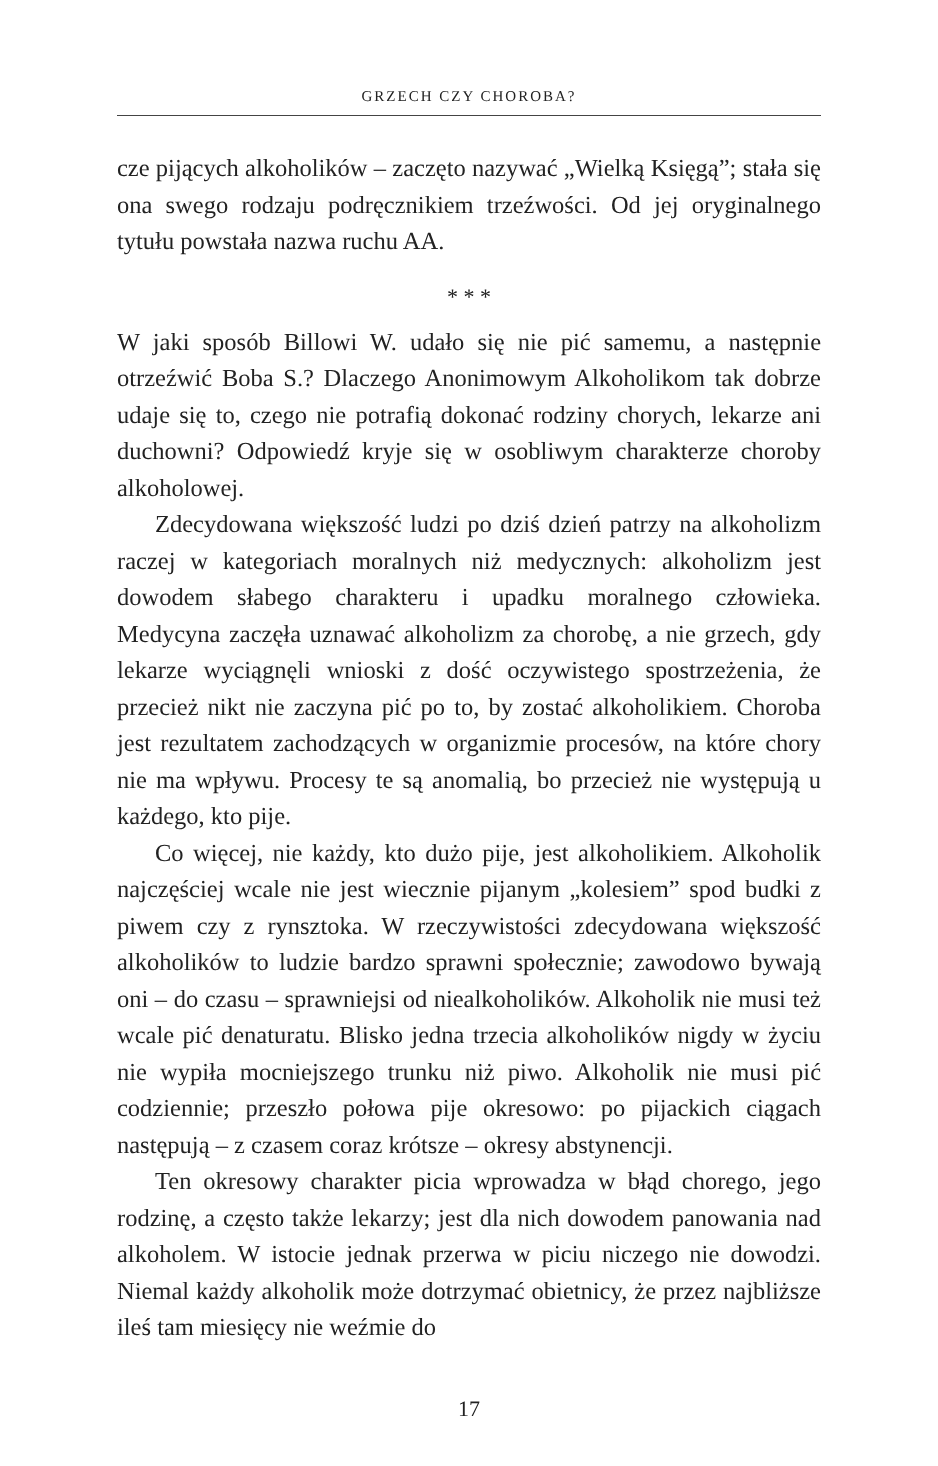GRZECH CZY CHOROBA?
cze pijących alkoholików – zaczęto nazywać „Wielką Księgą”; stała się ona swego rodzaju podręcznikiem trzeźwości. Od jej oryginalnego tytułu powstała nazwa ruchu AA.
* * *
W jaki sposób Billowi W. udało się nie pić samemu, a następnie otrzeźwić Boba S.? Dlaczego Anonimowym Alkoholikom tak dobrze udaje się to, czego nie potrafią dokonać rodziny chorych, lekarze ani duchowni? Odpowiedź kryje się w osobliwym charakterze choroby alkoholowej.
Zdecydowana większość ludzi po dziś dzień patrzy na alkoholizm raczej w kategoriach moralnych niż medycznych: alkoholizm jest dowodem słabego charakteru i upadku moralnego człowieka. Medycyna zaczęła uznawać alkoholizm za chorobę, a nie grzech, gdy lekarze wyciągnęli wnioski z dość oczywistego spostrzeżenia, że przecież nikt nie zaczyna pić po to, by zostać alkoholikiem. Choroba jest rezultatem zachodzących w organizmie procesów, na które chory nie ma wpływu. Procesy te są anomalią, bo przecież nie występują u każdego, kto pije.
Co więcej, nie każdy, kto dużo pije, jest alkoholikiem. Alkoholik najczęściej wcale nie jest wiecznie pijanym „kolesiem” spod budki z piwem czy z rynsztoka. W rzeczywistości zdecydowana większość alkoholików to ludzie bardzo sprawni społecznie; zawodowo bywają oni – do czasu – sprawniejsi od niealkoholików. Alkoholik nie musi też wcale pić denaturatu. Blisko jedna trzecia alkoholików nigdy w życiu nie wypiła mocniejszego trunku niż piwo. Alkoholik nie musi pić codziennie; przeszło połowa pije okresowo: po pijackich ciągach następują – z czasem coraz krótsze – okresy abstynencji.
Ten okresowy charakter picia wprowadza w błąd chorego, jego rodzinę, a często także lekarzy; jest dla nich dowodem panowania nad alkoholem. W istocie jednak przerwa w piciu niczego nie dowodzi. Niemal każdy alkoholik może dotrzymać obietnicy, że przez najbliższe ileś tam miesięcy nie weźmie do
17